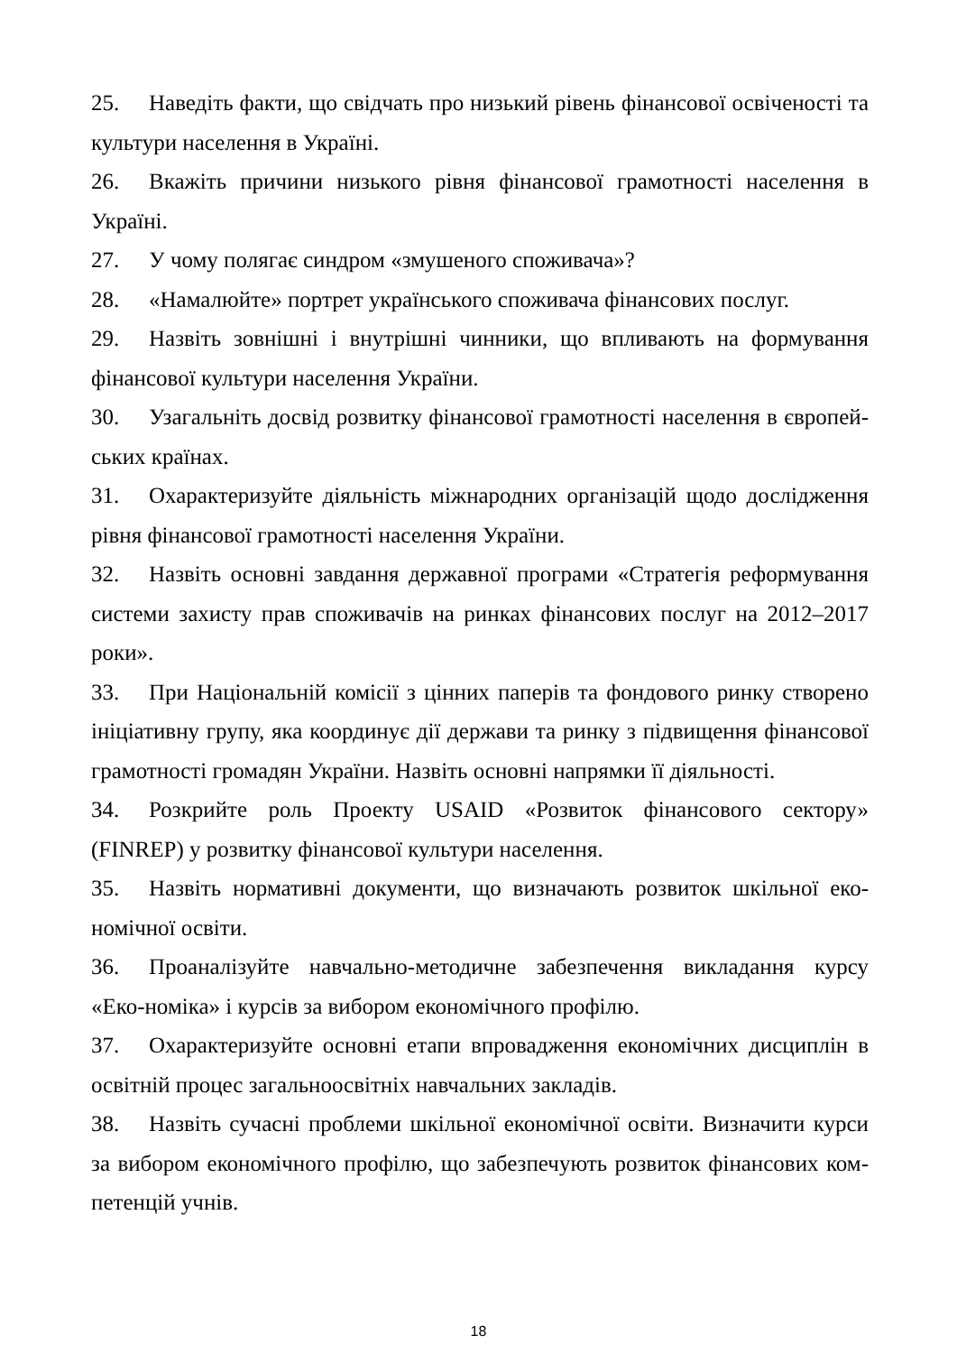25. Наведіть факти, що свідчать про низький рівень фінансової освіченості та культури населення в Україні.
26. Вкажіть причини низького рівня фінансової грамотності населення в Україні.
27. У чому полягає синдром «змушеного споживача»?
28. «Намалюйте» портрет українського споживача фінансових послуг.
29. Назвіть зовнішні і внутрішні чинники, що впливають на формування фінансової культури населення України.
30. Узагальніть досвід розвитку фінансової грамотності населення в європей-ських країнах.
31. Охарактеризуйте діяльність міжнародних організацій щодо дослідження рівня фінансової грамотності населення України.
32. Назвіть основні завдання державної програми «Стратегія реформування системи захисту прав споживачів на ринках фінансових послуг на 2012–2017 роки».
33. При Національній комісії з цінних паперів та фондового ринку створено ініціативну групу, яка координує дії держави та ринку з підвищення фінансової грамотності громадян України. Назвіть основні напрямки її діяльності.
34. Розкрийте роль Проекту USAID «Розвиток фінансового сектору» (FINREP) у розвитку фінансової культури населення.
35. Назвіть нормативні документи, що визначають розвиток шкільної еко-номічної освіти.
36. Проаналізуйте навчально-методичне забезпечення викладання курсу «Еко-номіка» і курсів за вибором економічного профілю.
37. Охарактеризуйте основні етапи впровадження економічних дисциплін в освітній процес загальноосвітніх навчальних закладів.
38. Назвіть сучасні проблеми шкільної економічної освіти. Визначити курси за вибором економічного профілю, що забезпечують розвиток фінансових ком-петенцій учнів.
18